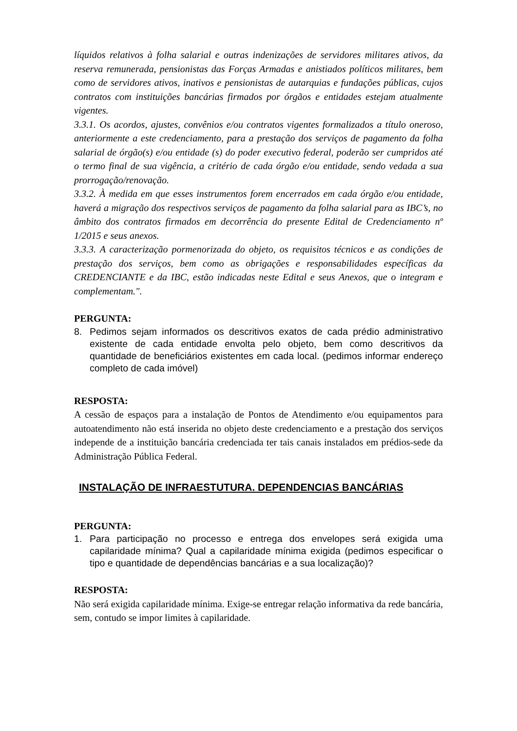líquidos relativos à folha salarial e outras indenizações de servidores militares ativos, da reserva remunerada, pensionistas das Forças Armadas e anistiados políticos militares, bem como de servidores ativos, inativos e pensionistas de autarquias e fundações públicas, cujos contratos com instituições bancárias firmados por órgãos e entidades estejam atualmente vigentes.
3.3.1. Os acordos, ajustes, convênios e/ou contratos vigentes formalizados a título oneroso, anteriormente a este credenciamento, para a prestação dos serviços de pagamento da folha salarial de órgão(s) e/ou entidade (s) do poder executivo federal, poderão ser cumpridos até o termo final de sua vigência, a critério de cada órgão e/ou entidade, sendo vedada a sua prorrogação/renovação.
3.3.2. À medida em que esses instrumentos forem encerrados em cada órgão e/ou entidade, haverá a migração dos respectivos serviços de pagamento da folha salarial para as IBC’s, no âmbito dos contratos firmados em decorrência do presente Edital de Credenciamento nº 1/2015 e seus anexos.
3.3.3. A caracterização pormenorizada do objeto, os requisitos técnicos e as condições de prestação dos serviços, bem como as obrigações e responsabilidades específicas da CREDENCIANTE e da IBC, estão indicadas neste Edital e seus Anexos, que o integram e complementam.".
PERGUNTA:
8. Pedimos sejam informados os descritivos exatos de cada prédio administrativo existente de cada entidade envolta pelo objeto, bem como descritivos da quantidade de beneficiários existentes em cada local. (pedimos informar endereço completo de cada imóvel)
RESPOSTA:
A cessão de espaços para a instalação de Pontos de Atendimento e/ou equipamentos para autoatendimento não está inserida no objeto deste credenciamento e a prestação dos serviços independe de a instituição bancária credenciada ter tais canais instalados em prédios-sede da Administração Pública Federal.
INSTALAÇÃO DE INFRAESTUTURA. DEPENDENCIAS BANCÁRIAS
PERGUNTA:
1. Para participação no processo e entrega dos envelopes será exigida uma capilaridade mínima? Qual a capilaridade mínima exigida (pedimos especificar o tipo e quantidade de dependências bancárias e a sua localização)?
RESPOSTA:
Não será exigida capilaridade mínima. Exige-se entregar relação informativa da rede bancária, sem, contudo se impor limites à capilaridade.